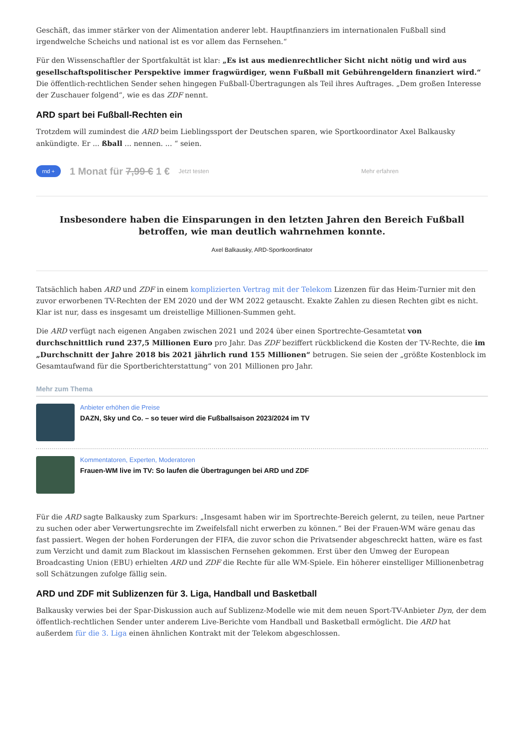Geschäft, das immer stärker von der Alimentation anderer lebt. Hauptfinanziers im internationalen Fußball sind irgendwelche Scheichs und national ist es vor allem das Fernsehen.“
Für den Wissenschaftler der Sportfakultät ist klar: „Es ist aus medienrechtlicher Sicht nicht nötig und wird aus gesellschaftspolitischer Perspektive immer fragwürdiger, wenn Fußball mit Gebührengeldern finanziert wird.“ Die öffentlich-rechtlichen Sender sehen hingegen Fußball-Übertragungen als Teil ihres Auftrages. „Dem großen Interesse der Zuschauer folgend“, wie es das ZDF nennt.
ARD spart bei Fußball-Rechten ein
Trotzdem will zumindest die ARD beim Lieblingssport der Deutschen sparen, wie Sportkoordinator Axel Balkausky ankündigte. Er ... ßball ... nennen. ... “ seien.
rnd + 1 Monat für 7,99 € 1 € Jetzt testen Mehr erfahren
Insbesondere haben die Einsparungen in den letzten Jahren den Bereich Fußball betroffen, wie man deutlich wahrnehmen konnte.
Axel Balkausky, ARD-Sportkoordinator
Tatsächlich haben ARD und ZDF in einem komplizierten Vertrag mit der Telekom Lizenzen für das Heim-Turnier mit den zuvor erworbenen TV-Rechten der EM 2020 und der WM 2022 getauscht. Exakte Zahlen zu diesen Rechten gibt es nicht. Klar ist nur, dass es insgesamt um dreistellige Millionen-Summen geht.
Die ARD verfügt nach eigenen Angaben zwischen 2021 und 2024 über einen Sportrechte-Gesamtetat von durchschnittlich rund 237,5 Millionen Euro pro Jahr. Das ZDF beziffert rückblickend die Kosten der TV-Rechte, die im „Durchschnitt der Jahre 2018 bis 2021 jährlich rund 155 Millionen“ betrugen. Sie seien der „größte Kostenblock im Gesamtaufwand für die Sportberichterstattung“ von 201 Millionen pro Jahr.
Mehr zum Thema
Anbieter erhöhen die Preise
DAZN, Sky und Co. – so teuer wird die Fußballsaison 2023/2024 im TV
Kommentatoren, Experten, Moderatoren
Frauen-WM live im TV: So laufen die Übertragungen bei ARD und ZDF
Für die ARD sagte Balkausky zum Sparkurs: „Insgesamt haben wir im Sportrechte-Bereich gelernt, zu teilen, neue Partner zu suchen oder aber Verwertungsrechte im Zweifelsfall nicht erwerben zu können.“ Bei der Frauen-WM wäre genau das fast passiert. Wegen der hohen Forderungen der FIFA, die zuvor schon die Privatsender abgeschreckt hatten, wäre es fast zum Verzicht und damit zum Blackout im klassischen Fernsehen gekommen. Erst über den Umweg der European Broadcasting Union (EBU) erhielten ARD und ZDF die Rechte für alle WM-Spiele. Ein höherer einstelliger Millionenbetrag soll Schätzungen zufolge fällig sein.
ARD und ZDF mit Sublizenzen für 3. Liga, Handball und Basketball
Balkausky verwies bei der Spar-Diskussion auch auf Sublizenz-Modelle wie mit dem neuen Sport-TV-Anbieter Dyn, der dem öffentlich-rechtlichen Sender unter anderem Live-Berichte vom Handball und Basketball ermöglicht. Die ARD hat außerdem für die 3. Liga einen ähnlichen Kontrakt mit der Telekom abgeschlossen.